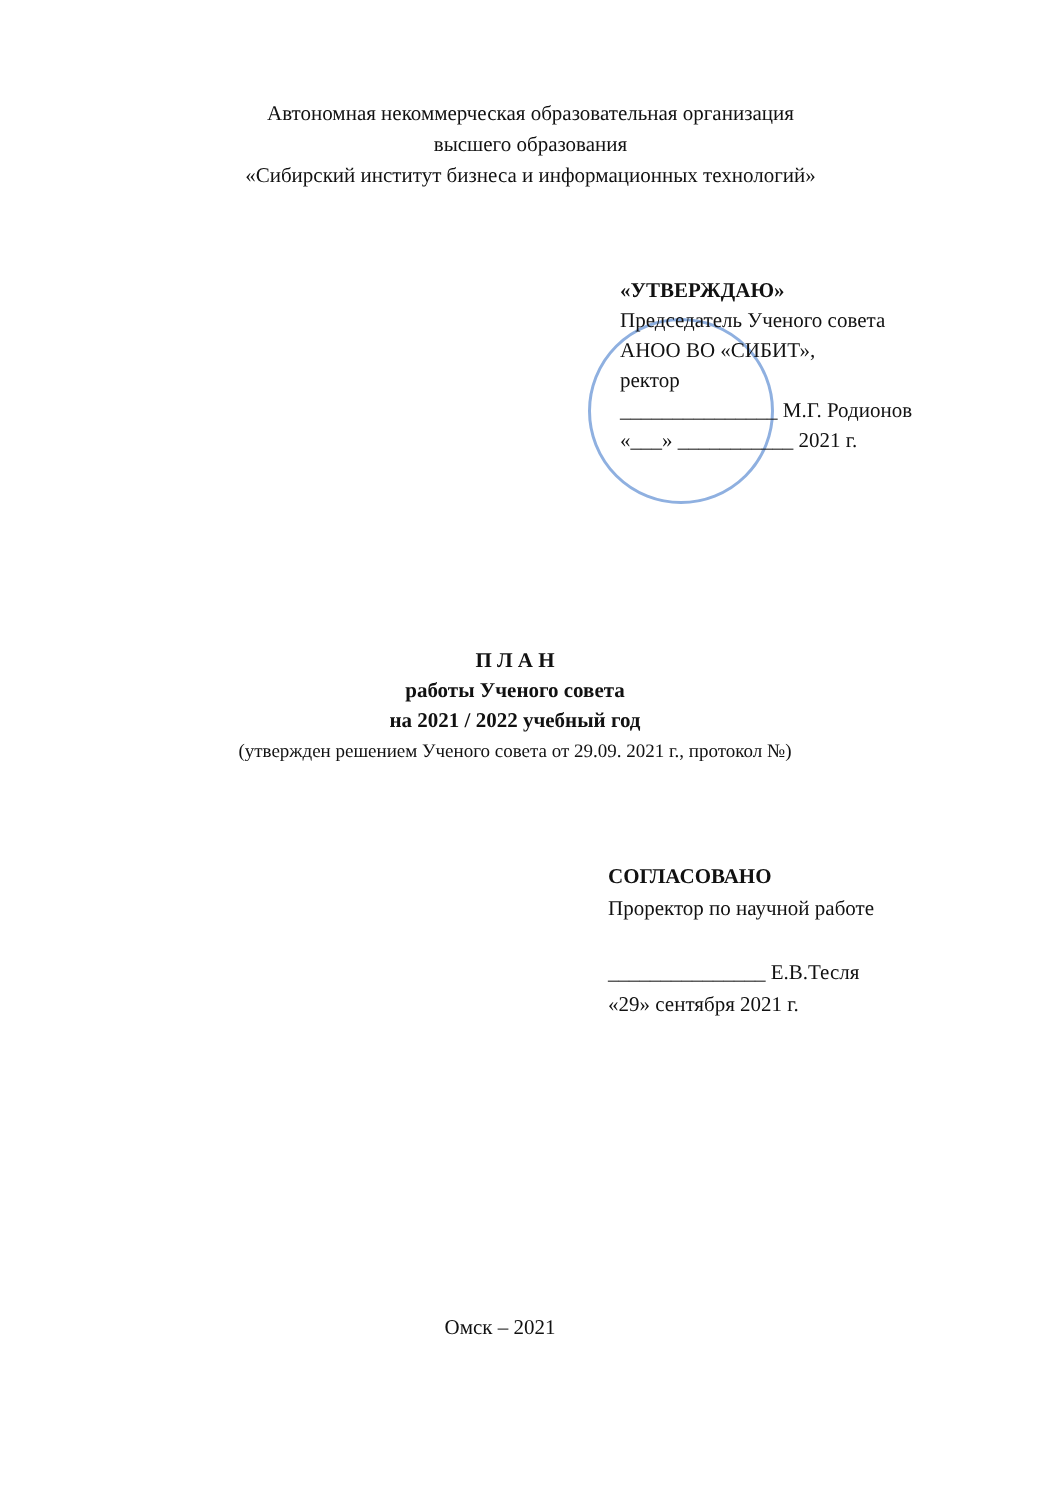Автономная некоммерческая образовательная организация
высшего образования
«Сибирский институт бизнеса и информационных технологий»
«УТВЕРЖДАЮ»
Председатель Ученого совета
АНОО ВО «СИБИТ»,
ректор
_______________ М.Г. Родионов
«___» ___________ 2021 г.
П Л А Н
работы Ученого совета
на 2021 / 2022 учебный год
(утвержден решением Ученого совета от 29.09. 2021 г., протокол №)
СОГЛАСОВАНО
Проректор по научной работе
_______________ Е.В.Тесля
«29» сентября 2021 г.
Омск – 2021